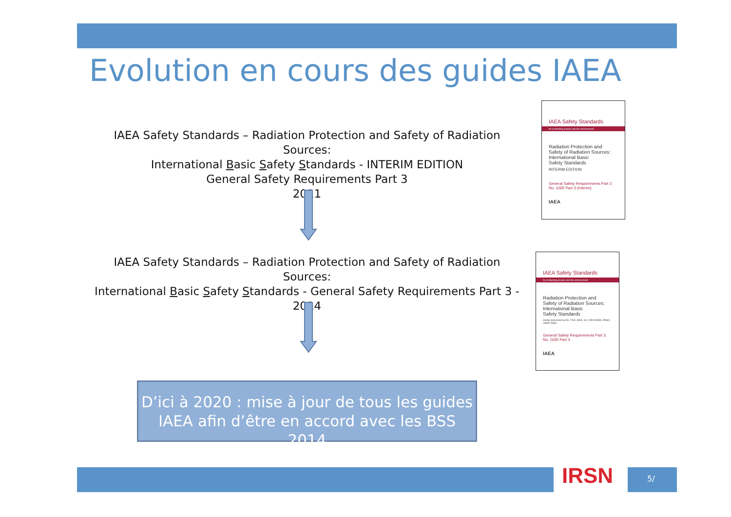Evolution en cours des guides IAEA
IAEA Safety Standards – Radiation Protection and Safety of Radiation Sources:
International Basic Safety Standards - INTERIM EDITION
General Safety Requirements Part 3
2011
IAEA Safety Standards
for protecting people and the environment
Radiation Protection and
Safety of Radiation Sources:
International Basic
Safety Standards
INTERIM EDITION
General Safety Requirements Part 3
No. GSR Part 3 (Interim)
IAEA
IAEA Safety Standards – Radiation Protection and Safety of Radiation Sources:
International Basic Safety Standards - General Safety Requirements Part 3 -
2014
IAEA Safety Standards
for protecting people and the environment
Radiation Protection and
Safety of Radiation Sources:
International Basic
Safety Standards
Jointly sponsored by EC, FAO, IAEA, ILO, OECD/NEA, PAHO, UNEP, WHO
General Safety Requirements Part 3
No. GSR Part 3
IAEA
D’ici à 2020 : mise à jour de tous les guides
IAEA afin d’être en accord avec les BSS 2014
IRSN 5/